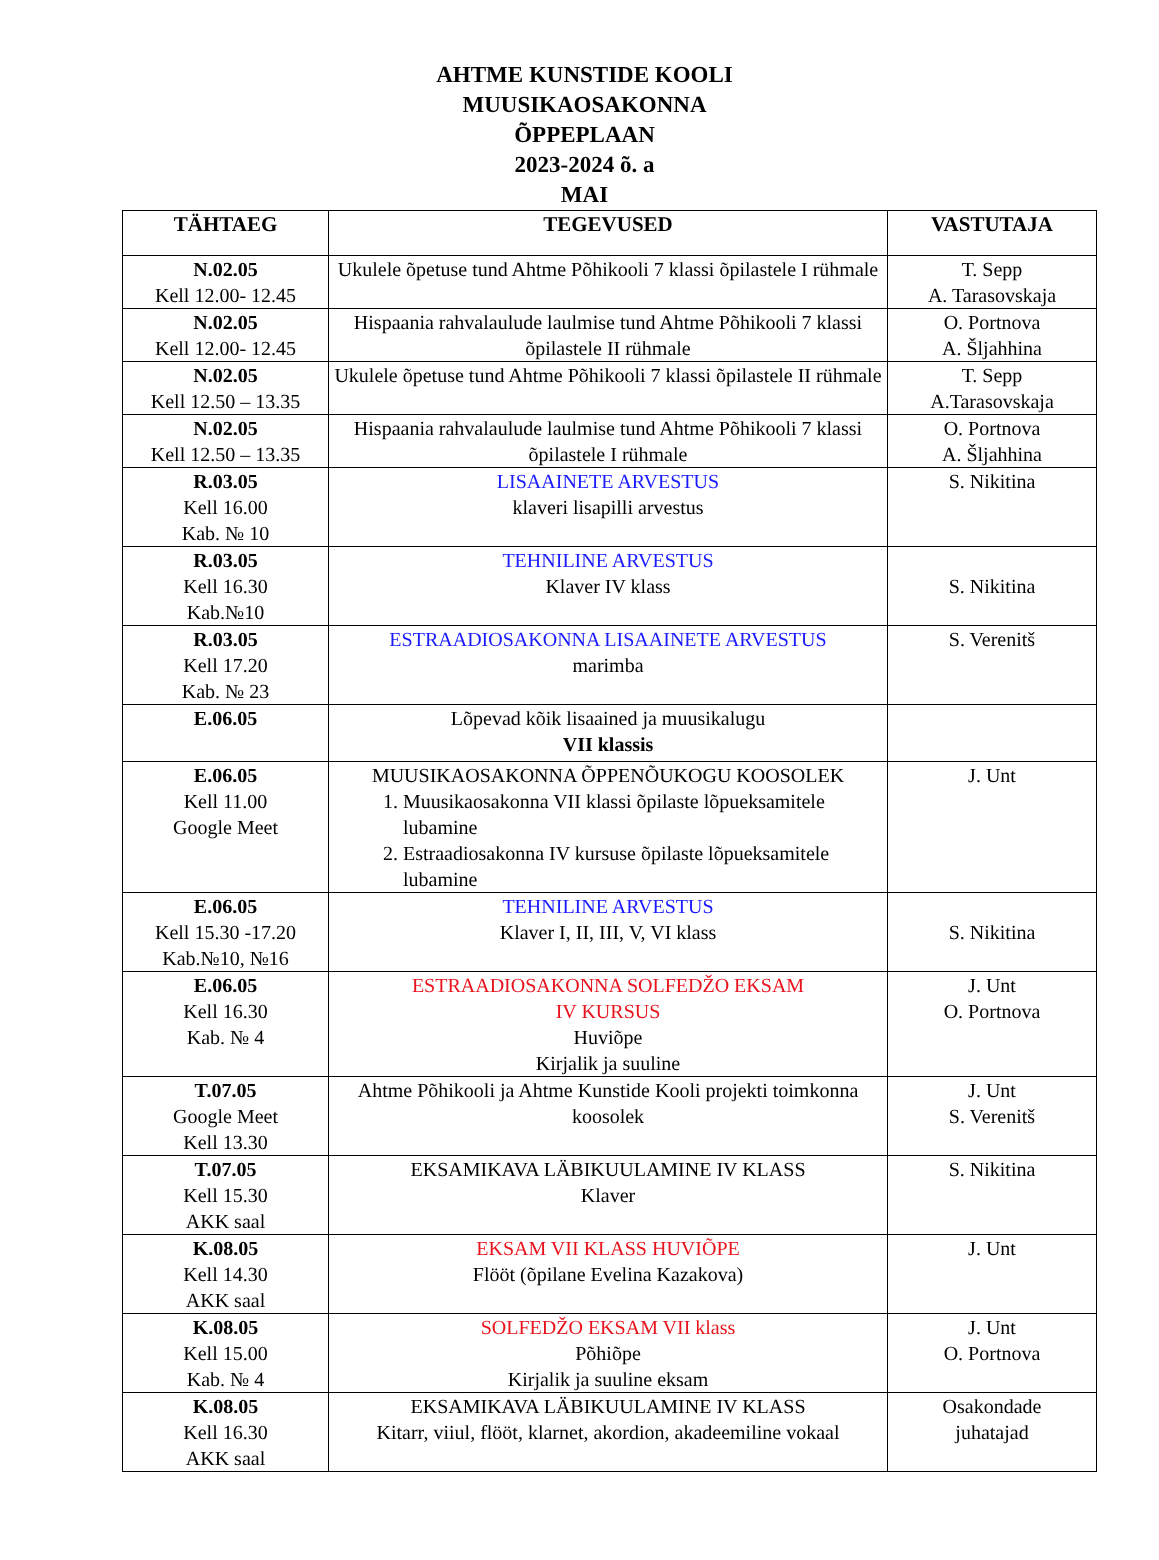AHTME KUNSTIDE KOOLI
MUUSIKAOSAKONNA
ÕPPEPLAAN
2023-2024 õ. a
MAI
| TÄHTAEG | TEGEVUSED | VASTUTAJA |
| --- | --- | --- |
| N.02.05 Kell 12.00- 12.45 | Ukulele õpetuse tund Ahtme Põhikooli 7 klassi õpilastele I rühmale | T. Sepp A. Tarasovskaja |
| N.02.05 Kell 12.00- 12.45 | Hispaania rahvalaulude laulmise tund Ahtme Põhikooli 7 klassi õpilastele II rühmale | O. Portnova A. Šljahhina |
| N.02.05 Kell 12.50 – 13.35 | Ukulele õpetuse tund Ahtme Põhikooli 7 klassi õpilastele II rühmale | T. Sepp A.Tarasovskaja |
| N.02.05 Kell 12.50 – 13.35 | Hispaania rahvalaulude laulmise tund Ahtme Põhikooli 7 klassi õpilastele I rühmale | O. Portnova A. Šljahhina |
| R.03.05 Kell 16.00 Kab. № 10 | LISAAINETE ARVESTUS klaveri lisapilli arvestus | S. Nikitina |
| R.03.05 Kell 16.30 Kab.№10 | TEHNILINE ARVESTUS Klaver IV klass | S. Nikitina |
| R.03.05 Kell 17.20 Kab. № 23 | ESTRAADIOSAKONNA LISAAINETE ARVESTUS marimba | S. Verenitš |
| E.06.05 | Lõpevad kõik lisaained ja muusikalugu VII klassis | |
| E.06.05 Kell 11.00 Google Meet | MUUSIKAOSAKONNA ÕPPENÕUKOGU KOOSOLEK 1. Muusikaosakonna VII klassi õpilaste lõpueksamitele lubamine 2. Estraadiosakonna IV kursuse õpilaste lõpueksamitele lubamine | J. Unt |
| E.06.05 Kell 15.30 -17.20 Kab.№10, №16 | TEHNILINE ARVESTUS Klaver I, II, III, V, VI klass | S. Nikitina |
| E.06.05 Kell 16.30 Kab. № 4 | ESTRAADIOSAKONNA SOLFEDŽO EKSAM IV KURSUS Huviõpe Kirjalik ja suuline | J. Unt O. Portnova |
| T.07.05 Google Meet Kell 13.30 | Ahtme Põhikooli ja Ahtme Kunstide Kooli projekti toimkonna koosolek | J. Unt S. Verenitš |
| T.07.05 Kell 15.30 AKK saal | EKSAMIKAVA LÄBIKUULAMINE IV KLASS Klaver | S. Nikitina |
| K.08.05 Kell 14.30 AKK saal | EKSAM VII KLASS HUVIÕPE Flööt (õpilane Evelina Kazakova) | J. Unt |
| K.08.05 Kell 15.00 Kab. № 4 | SOLFEDŽO EKSAM VII klass Põhiõpe Kirjalik ja suuline eksam | J. Unt O. Portnova |
| K.08.05 Kell 16.30 AKK saal | EKSAMIKAVA LÄBIKUULAMINE IV KLASS Kitarr, viiul, flööt, klarnet, akordion, akadeemiline vokaal | Osakondade juhatajad |